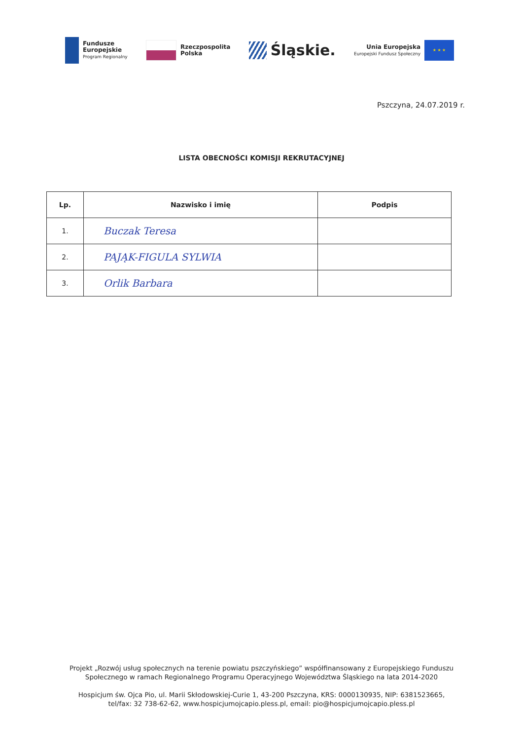Fundusze
Europejskie
Program Regionalny
Rzeczpospolita
Polska
Śląskie.
Unia Europejska
Europejski Fundusz Społeczny
★ ★ ★
Pszczyna, 24.07.2019 r.
LISTA OBECNOŚCI KOMISJI REKRUTACYJNEJ
| Lp. | Nazwisko i imię | Podpis |
| --- | --- | --- |
| 1. | Buczak Teresa | |
| 2. | PAJĄK-FIGULA SYLWIA | |
| 3. | Orlik Barbara | |
Projekt „Rozwój usług społecznych na terenie powiatu pszczyńskiego” współfinansowany z Europejskiego Funduszu
Społecznego w ramach Regionalnego Programu Operacyjnego Województwa Śląskiego na lata 2014-2020
Hospicjum św. Ojca Pio, ul. Marii Skłodowskiej-Curie 1, 43-200 Pszczyna, KRS: 0000130935, NIP: 6381523665,
tel/fax: 32 738-62-62, www.hospicjumojcapio.pless.pl, email: pio@hospicjumojcapio.pless.pl